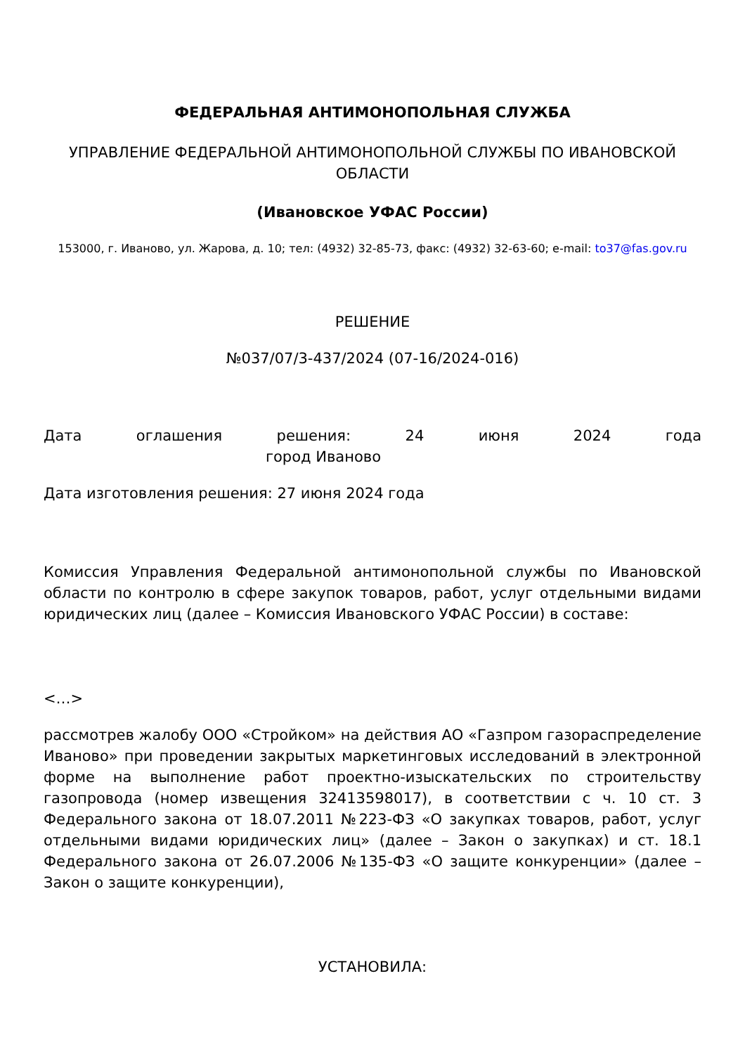ФЕДЕРАЛЬНАЯ АНТИМОНОПОЛЬНАЯ СЛУЖБА
УПРАВЛЕНИЕ ФЕДЕРАЛЬНОЙ АНТИМОНОПОЛЬНОЙ СЛУЖБЫ ПО ИВАНОВСКОЙ ОБЛАСТИ
(Ивановское УФАС России)
153000, г. Иваново, ул. Жарова, д. 10; тел: (4932) 32-85-73, факс: (4932) 32-63-60; e-mail: to37@fas.gov.ru
РЕШЕНИЕ
№037/07/3-437/2024 (07-16/2024-016)
Дата оглашения решения: 24 июня 2024 года
город Иваново
Дата изготовления решения: 27 июня 2024 года
Комиссия Управления Федеральной антимонопольной службы по Ивановской области по контролю в сфере закупок товаров, работ, услуг отдельными видами юридических лиц (далее – Комиссия Ивановского УФАС России) в составе:
<…>
рассмотрев жалобу ООО «Стройком» на действия АО «Газпром газораспределение Иваново» при проведении закрытых маркетинговых исследований в электронной форме на выполнение работ проектно-изыскательских по строительству газопровода (номер извещения 32413598017), в соответствии с ч. 10 ст. 3 Федерального закона от 18.07.2011 №223-ФЗ «О закупках товаров, работ, услуг отдельными видами юридических лиц» (далее – Закон о закупках) и ст. 18.1 Федерального закона от 26.07.2006 №135-ФЗ «О защите конкуренции» (далее – Закон о защите конкуренции),
УСТАНОВИЛА: